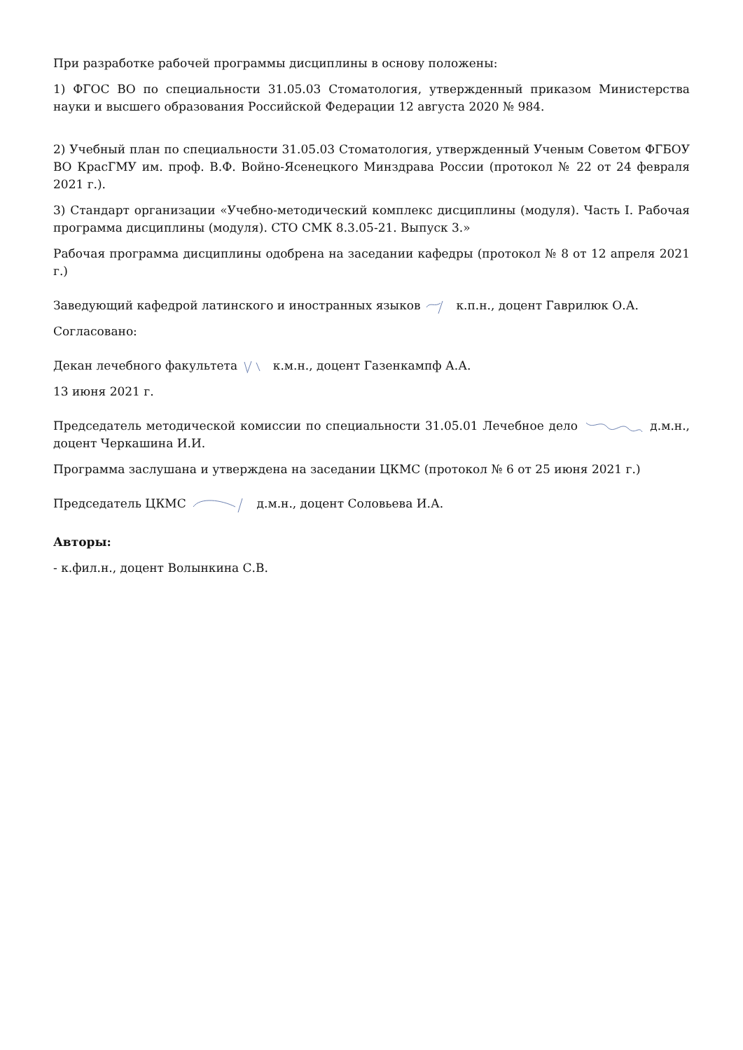При разработке рабочей программы дисциплины в основу положены:
1) ФГОС ВО по специальности 31.05.03 Стоматология, утвержденный приказом Министерства науки и высшего образования Российской Федерации 12 августа 2020 № 984.
2) Учебный план по специальности 31.05.03 Стоматология, утвержденный Ученым Советом ФГБОУ ВО КрасГМУ им. проф. В.Ф. Войно-Ясенецкого Минздрава России (протокол № 22 от 24 февраля 2021 г.).
3) Стандарт организации «Учебно-методический комплекс дисциплины (модуля). Часть I. Рабочая программа дисциплины (модуля). СТО СМК 8.3.05-21. Выпуск 3.»
Рабочая программа дисциплины одобрена на заседании кафедры (протокол № 8 от 12 апреля 2021 г.)
Заведующий кафедрой латинского и иностранных языков к.п.н., доцент Гаврилюк О.А.
Согласовано:
Декан лечебного факультета к.м.н., доцент Газенкампф А.А.
13 июня 2021 г.
Председатель методической комиссии по специальности 31.05.01 Лечебное дело д.м.н., доцент Черкашина И.И.
Программа заслушана и утверждена на заседании ЦКМС (протокол № 6 от 25 июня 2021 г.)
Председатель ЦКМС д.м.н., доцент Соловьева И.А.
Авторы:
- к.фил.н., доцент Волынкина С.В.